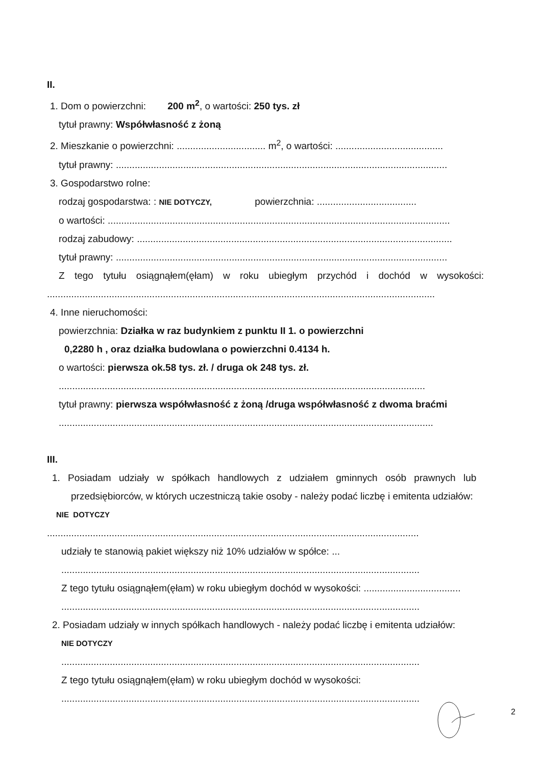II.
1. Dom o powierzchni: 200 m<sup>2</sup>, o wartości: 250 tys. zł
tytuł prawny: Współwłasność z żoną
2. Mieszkanie o powierzchni: ................................. m<sup>2</sup>, o wartości: ........................................
tytuł prawny: ...........................................................................................................................
3. Gospodarstwo rolne:
rodzaj gospodarstwa: : NIE DOTYCZY, powierzchnia: .....................................
o wartości: ...............................................................................................................................
rodzaj zabudowy: .....................................................................................................................
tytuł prawny: ...........................................................................................................................
Z tego tytułu osiągnąłem(ęłam) w roku ubiegłym przychód i dochód w wysokości:
................................................................................................................................................
4. Inne nieruchomości:
powierzchnia: Działka w raz budynkiem z punktu II 1. o powierzchni
0,2280 h , oraz działka budowlana o powierzchni 0.4134 h.
o wartości: pierwsza ok.58 tys. zł. / druga ok 248 tys. zł.
........................................................................................................................................
tytuł prawny: pierwsza współwłasność z żoną /druga współwłasność z dwoma braćmi
...........................................................................................................................................
III.
1. Posiadam udziały w spółkach handlowych z udziałem gminnych osób prawnych lub
przedsiębiorców, w których uczestniczą takie osoby - należy podać liczbę i emitenta udziałów:
NIE DOTYCZY
..........................................................................................................................................
udziały te stanowią pakiet większy niż 10% udziałów w spółce: ...
.....................................................................................................................................
Z tego tytułu osiągnąłem(ęłam) w roku ubiegłym dochód w wysokości: ....................................
.....................................................................................................................................
2. Posiadam udziały w innych spółkach handlowych - należy podać liczbę i emitenta udziałów:
NIE DOTYCZY
.....................................................................................................................................
Z tego tytułu osiągnąłem(ęłam) w roku ubiegłym dochód w wysokości:
.....................................................................................................................................
2